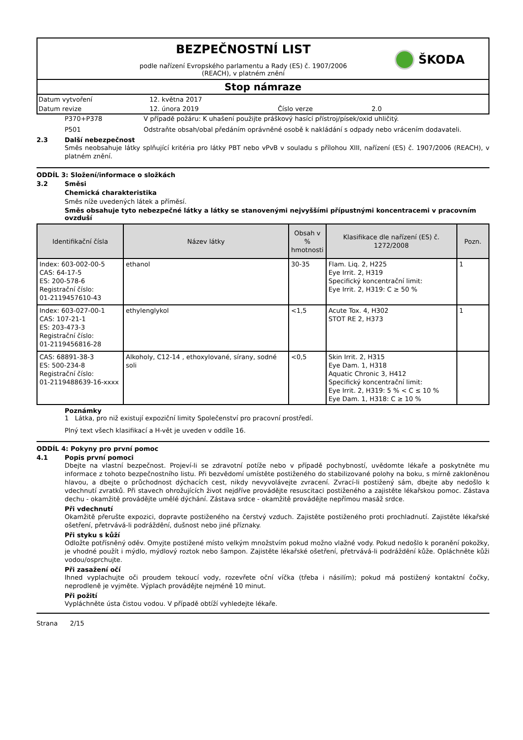BEZPEČNOSTNÍ LIST
podle nařízení Evropského parlamentu a Rady (ES) č. 1907/2006
(REACH), v platném znění
ŠKODA
Stop námraze
Datum vytvoření 12. května 2017
Datum revize 12. února 2019 Číslo verze 2.0
P370+P378 V případě požáru: K uhašení použijte práškový hasící přístroj/písek/oxid uhličitý.
P501 Odstraňte obsah/obal předáním oprávněné osobě k nakládání s odpady nebo vrácením dodavateli.
2.3 Další nebezpečnost
Směs neobsahuje látky splňující kritéria pro látky PBT nebo vPvB v souladu s přílohou XIII, nařízení (ES) č. 1907/2006 (REACH), v platném znění.
ODDÍL 3: Složení/informace o složkách
3.2 Směsi
Chemická charakteristika
Směs níže uvedených látek a příměsí.
Směs obsahuje tyto nebezpečné látky a látky se stanovenými nejvyššími přípustnými koncentracemi v pracovním ovzduší
| Identifikační čísla | Název látky | Obsah v % hmotnosti | Klasifikace dle nařízení (ES) č. 1272/2008 | Pozn. |
| --- | --- | --- | --- | --- |
| Index: 603-002-00-5 CAS: 64-17-5 ES: 200-578-6 Registrační číslo: 01-2119457610-43 | ethanol | 30-35 | Flam. Liq. 2, H225 Eye Irrit. 2, H319 Specifický koncentrační limit: Eye Irrit. 2, H319: C ≥ 50 % | 1 |
| Index: 603-027-00-1 CAS: 107-21-1 ES: 203-473-3 Registrační číslo: 01-2119456816-28 | ethylenglykol | <1,5 | Acute Tox. 4, H302 STOT RE 2, H373 | 1 |
| CAS: 68891-38-3 ES: 500-234-8 Registrační číslo: 01-2119488639-16-xxxx | Alkoholy, C12-14 , ethoxylované, sírany, sodné soli | <0,5 | Skin Irrit. 2, H315 Eye Dam. 1, H318 Aquatic Chronic 3, H412 Specifický koncentrační limit: Eye Irrit. 2, H319: 5 % < C ≤ 10 % Eye Dam. 1, H318: C ≥ 10 % | |
Poznámky
1 Látka, pro niž existují expoziční limity Společenství pro pracovní prostředí.
Plný text všech klasifikací a H-vět je uveden v oddíle 16.
ODDÍL 4: Pokyny pro první pomoc
4.1 Popis první pomoci
Dbejte na vlastní bezpečnost. Projeví-li se zdravotní potíže nebo v případě pochybností, uvědomte lékaře a poskytněte mu informace z tohoto bezpečnostního listu. Při bezvědomí umístěte postiženého do stabilizované polohy na boku, s mírně zakloněnou hlavou, a dbejte o průchodnost dýchacích cest, nikdy nevyvolávejte zvracení. Zvrací-li postižený sám, dbejte aby nedošlo k vdechnutí zvratků. Při stavech ohrožujících život nejdříve provádějte resuscitaci postiženého a zajistěte lékařskou pomoc. Zástava dechu - okamžitě provádějte umělé dýchání. Zástava srdce - okamžitě provádějte nepřímou masáž srdce.
Při vdechnutí
Okamžitě přerušte expozici, dopravte postiženého na čerstvý vzduch. Zajistěte postiženého proti prochladnutí. Zajistěte lékařské ošetření, přetrvává-li podráždění, dušnost nebo jiné příznaky.
Při styku s kůží
Odložte potřísněný oděv. Omyjte postižené místo velkým množstvím pokud možno vlažné vody. Pokud nedošlo k poranění pokožky, je vhodné použít i mýdlo, mýdlový roztok nebo šampon. Zajistěte lékařské ošetření, přetrvává-li podráždění kůže. Opláchněte kůži vodou/osprchujte.
Při zasažení očí
Ihned vyplachujte oči proudem tekoucí vody, rozevřete oční víčka (třeba i násilím); pokud má postižený kontaktní čočky, neprodleně je vyjměte. Výplach provádějte nejméně 10 minut.
Při požití
Vypláchněte ústa čistou vodou. V případě obtíží vyhledejte lékaře.
Strana 2/15